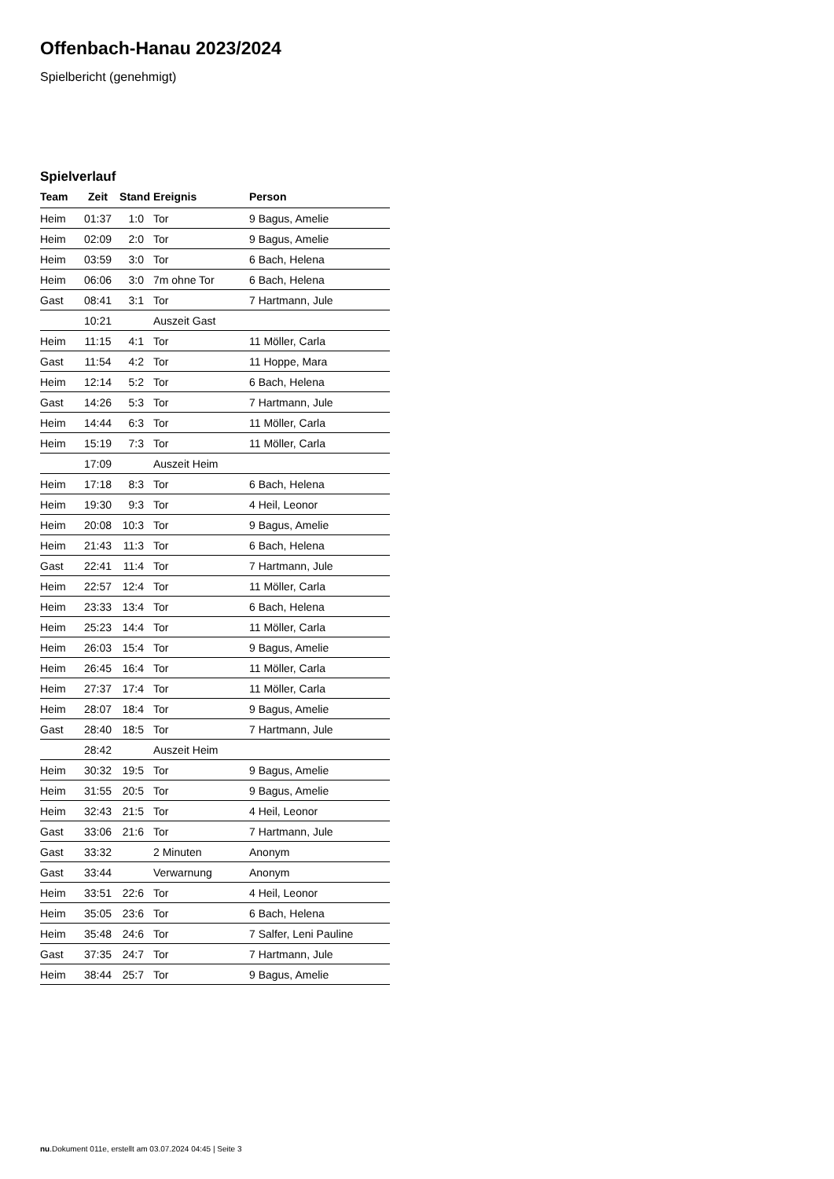Offenbach-Hanau 2023/2024
Spielbericht (genehmigt)
Spielverlauf
| Team | Zeit | Stand | Ereignis | Person |
| --- | --- | --- | --- | --- |
| Heim | 01:37 | 1:0 | Tor | 9 Bagus, Amelie |
| Heim | 02:09 | 2:0 | Tor | 9 Bagus, Amelie |
| Heim | 03:59 | 3:0 | Tor | 6 Bach, Helena |
| Heim | 06:06 | 3:0 | 7m ohne Tor | 6 Bach, Helena |
| Gast | 08:41 | 3:1 | Tor | 7 Hartmann, Jule |
| | 10:21 | | Auszeit Gast | |
| Heim | 11:15 | 4:1 | Tor | 11 Möller, Carla |
| Gast | 11:54 | 4:2 | Tor | 11 Hoppe, Mara |
| Heim | 12:14 | 5:2 | Tor | 6 Bach, Helena |
| Gast | 14:26 | 5:3 | Tor | 7 Hartmann, Jule |
| Heim | 14:44 | 6:3 | Tor | 11 Möller, Carla |
| Heim | 15:19 | 7:3 | Tor | 11 Möller, Carla |
| | 17:09 | | Auszeit Heim | |
| Heim | 17:18 | 8:3 | Tor | 6 Bach, Helena |
| Heim | 19:30 | 9:3 | Tor | 4 Heil, Leonor |
| Heim | 20:08 | 10:3 | Tor | 9 Bagus, Amelie |
| Heim | 21:43 | 11:3 | Tor | 6 Bach, Helena |
| Gast | 22:41 | 11:4 | Tor | 7 Hartmann, Jule |
| Heim | 22:57 | 12:4 | Tor | 11 Möller, Carla |
| Heim | 23:33 | 13:4 | Tor | 6 Bach, Helena |
| Heim | 25:23 | 14:4 | Tor | 11 Möller, Carla |
| Heim | 26:03 | 15:4 | Tor | 9 Bagus, Amelie |
| Heim | 26:45 | 16:4 | Tor | 11 Möller, Carla |
| Heim | 27:37 | 17:4 | Tor | 11 Möller, Carla |
| Heim | 28:07 | 18:4 | Tor | 9 Bagus, Amelie |
| Gast | 28:40 | 18:5 | Tor | 7 Hartmann, Jule |
| | 28:42 | | Auszeit Heim | |
| Heim | 30:32 | 19:5 | Tor | 9 Bagus, Amelie |
| Heim | 31:55 | 20:5 | Tor | 9 Bagus, Amelie |
| Heim | 32:43 | 21:5 | Tor | 4 Heil, Leonor |
| Gast | 33:06 | 21:6 | Tor | 7 Hartmann, Jule |
| Gast | 33:32 | | 2 Minuten | Anonym |
| Gast | 33:44 | | Verwarnung | Anonym |
| Heim | 33:51 | 22:6 | Tor | 4 Heil, Leonor |
| Heim | 35:05 | 23:6 | Tor | 6 Bach, Helena |
| Heim | 35:48 | 24:6 | Tor | 7 Salfer, Leni Pauline |
| Gast | 37:35 | 24:7 | Tor | 7 Hartmann, Jule |
| Heim | 38:44 | 25:7 | Tor | 9 Bagus, Amelie |
nu.Dokument 011e, erstellt am 03.07.2024 04:45 | Seite 3